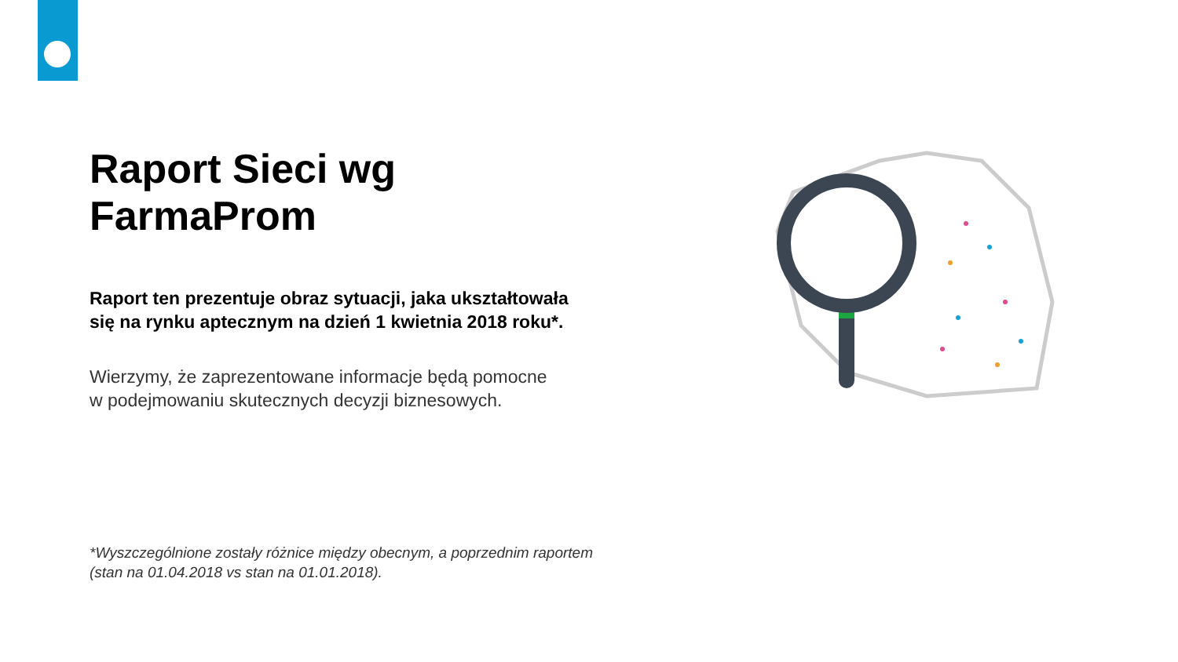Raport Sieci wg FarmaProm
Raport ten prezentuje obraz sytuacji, jaka ukształtowała
się na rynku aptecznym na dzień 1 kwietnia 2018 roku*.
Wierzymy, że zaprezentowane informacje będą pomocne
w podejmowaniu skutecznych decyzji biznesowych.
*Wyszczególnione zostały różnice między obecnym, a poprzednim raportem
(stan na 01.04.2018 vs stan na 01.01.2018).